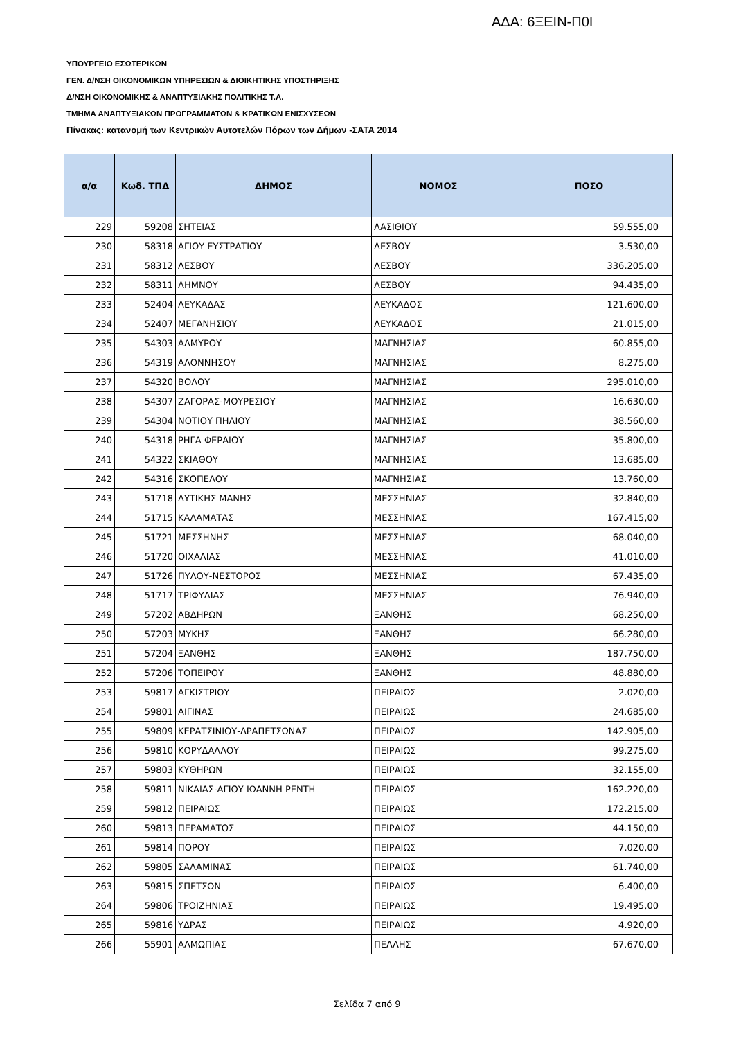ΑΔΑ: 6ΞΕΙΝ-Π0Ι
ΥΠΟΥΡΓΕΙΟ ΕΣΩΤΕΡΙΚΩΝ
ΓΕΝ. Δ/ΝΣΗ ΟΙΚΟΝΟΜΙΚΩΝ ΥΠΗΡΕΣΙΩΝ & ΔΙΟΙΚΗΤΙΚΗΣ ΥΠΟΣΤΗΡΙΞΗΣ
Δ/ΝΣΗ ΟΙΚΟΝΟΜΙΚΗΣ & ΑΝΑΠΤΥΞΙΑΚΗΣ ΠΟΛΙΤΙΚΗΣ Τ.Α.
ΤΜΗΜΑ ΑΝΑΠΤΥΞΙΑΚΩΝ ΠΡΟΓΡΑΜΜΑΤΩΝ & ΚΡΑΤΙΚΩΝ ΕΝΙΣΧΥΣΕΩΝ
Πίνακας: κατανομή των Κεντρικών Αυτοτελών Πόρων των Δήμων -ΣΑΤΑ 2014
| α/α | Κωδ. ΤΠΔ | ΔΗΜΟΣ | ΝΟΜΟΣ | ΠΟΣΟ |
| --- | --- | --- | --- | --- |
| 229 | 59208 | ΣΗΤΕΙΑΣ | ΛΑΣΙΘΙΟΥ | 59.555,00 |
| 230 | 58318 | ΑΓΙΟΥ ΕΥΣΤΡΑΤΙΟΥ | ΛΕΣΒΟΥ | 3.530,00 |
| 231 | 58312 | ΛΕΣΒΟΥ | ΛΕΣΒΟΥ | 336.205,00 |
| 232 | 58311 | ΛΗΜΝΟΥ | ΛΕΣΒΟΥ | 94.435,00 |
| 233 | 52404 | ΛΕΥΚΑΔΑΣ | ΛΕΥΚΑΔΟΣ | 121.600,00 |
| 234 | 52407 | ΜΕΓΑΝΗΣΙΟΥ | ΛΕΥΚΑΔΟΣ | 21.015,00 |
| 235 | 54303 | ΑΛΜΥΡΟΥ | ΜΑΓΝΗΣΙΑΣ | 60.855,00 |
| 236 | 54319 | ΑΛΟΝΝΗΣΟΥ | ΜΑΓΝΗΣΙΑΣ | 8.275,00 |
| 237 | 54320 | ΒΟΛΟΥ | ΜΑΓΝΗΣΙΑΣ | 295.010,00 |
| 238 | 54307 | ΖΑΓΟΡΑΣ-ΜΟΥΡΕΣΙΟΥ | ΜΑΓΝΗΣΙΑΣ | 16.630,00 |
| 239 | 54304 | ΝΟΤΙΟΥ ΠΗΛΙΟΥ | ΜΑΓΝΗΣΙΑΣ | 38.560,00 |
| 240 | 54318 | ΡΗΓΑ ΦΕΡΑΙΟΥ | ΜΑΓΝΗΣΙΑΣ | 35.800,00 |
| 241 | 54322 | ΣΚΙΑΘΟΥ | ΜΑΓΝΗΣΙΑΣ | 13.685,00 |
| 242 | 54316 | ΣΚΟΠΕΛΟΥ | ΜΑΓΝΗΣΙΑΣ | 13.760,00 |
| 243 | 51718 | ΔΥΤΙΚΗΣ ΜΑΝΗΣ | ΜΕΣΣΗΝΙΑΣ | 32.840,00 |
| 244 | 51715 | ΚΑΛΑΜΑΤΑΣ | ΜΕΣΣΗΝΙΑΣ | 167.415,00 |
| 245 | 51721 | ΜΕΣΣΗΝΗΣ | ΜΕΣΣΗΝΙΑΣ | 68.040,00 |
| 246 | 51720 | ΟΙΧΑΛΙΑΣ | ΜΕΣΣΗΝΙΑΣ | 41.010,00 |
| 247 | 51726 | ΠΥΛΟΥ-ΝΕΣΤΟΡΟΣ | ΜΕΣΣΗΝΙΑΣ | 67.435,00 |
| 248 | 51717 | ΤΡΙΦΥΛΙΑΣ | ΜΕΣΣΗΝΙΑΣ | 76.940,00 |
| 249 | 57202 | ΑΒΔΗΡΩΝ | ΞΑΝΘΗΣ | 68.250,00 |
| 250 | 57203 | ΜΥΚΗΣ | ΞΑΝΘΗΣ | 66.280,00 |
| 251 | 57204 | ΞΑΝΘΗΣ | ΞΑΝΘΗΣ | 187.750,00 |
| 252 | 57206 | ΤΟΠΕΙΡΟΥ | ΞΑΝΘΗΣ | 48.880,00 |
| 253 | 59817 | ΑΓΚΙΣΤΡΙΟΥ | ΠΕΙΡΑΙΩΣ | 2.020,00 |
| 254 | 59801 | ΑΙΓΙΝΑΣ | ΠΕΙΡΑΙΩΣ | 24.685,00 |
| 255 | 59809 | ΚΕΡΑΤΣΙΝΙΟΥ-ΔΡΑΠΕΤΣΩΝΑΣ | ΠΕΙΡΑΙΩΣ | 142.905,00 |
| 256 | 59810 | ΚΟΡΥΔΑΛΛΟΥ | ΠΕΙΡΑΙΩΣ | 99.275,00 |
| 257 | 59803 | ΚΥΘΗΡΩΝ | ΠΕΙΡΑΙΩΣ | 32.155,00 |
| 258 | 59811 | ΝΙΚΑΙΑΣ-ΑΓΙΟΥ ΙΩΑΝΝΗ ΡΕΝΤΗ | ΠΕΙΡΑΙΩΣ | 162.220,00 |
| 259 | 59812 | ΠΕΙΡΑΙΩΣ | ΠΕΙΡΑΙΩΣ | 172.215,00 |
| 260 | 59813 | ΠΕΡΑΜΑΤΟΣ | ΠΕΙΡΑΙΩΣ | 44.150,00 |
| 261 | 59814 | ΠΟΡΟΥ | ΠΕΙΡΑΙΩΣ | 7.020,00 |
| 262 | 59805 | ΣΑΛΑΜΙΝΑΣ | ΠΕΙΡΑΙΩΣ | 61.740,00 |
| 263 | 59815 | ΣΠΕΤΣΩΝ | ΠΕΙΡΑΙΩΣ | 6.400,00 |
| 264 | 59806 | ΤΡΟΙΖΗΝΙΑΣ | ΠΕΙΡΑΙΩΣ | 19.495,00 |
| 265 | 59816 | ΥΔΡΑΣ | ΠΕΙΡΑΙΩΣ | 4.920,00 |
| 266 | 55901 | ΑΛΜΩΠΙΑΣ | ΠΕΛΛΗΣ | 67.670,00 |
Σελίδα 7 από 9